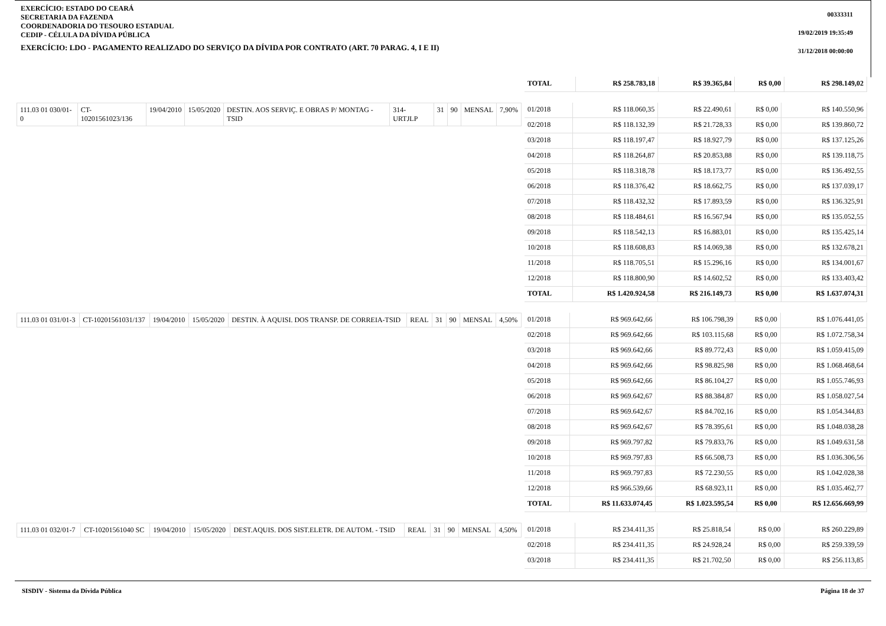EXERCÍCIO: ESTADO DO CEARÁ
SECRETARIA DA FAZENDA
COORDENADORIA DO TESOURO ESTADUAL
CEDIP - CÉLULA DA DÍVIDA PÚBLICA
EXERCÍCIO: LDO - PAGAMENTO REALIZADO DO SERVIÇO DA DÍVIDA POR CONTRATO (ART. 70 PARAG. 4, I E II)
00333311
19/02/2019 19:35:49
31/12/2018 00:00:00
| TOTAL | R$ 258.783,18 | R$ 39.365,84 | R$ 0,00 | R$ 298.149,02 |
| 111.03 01 030/01-0 | CT-10201561023/136 | 19/04/2010 | 15/05/2020 | DESTIN. AOS SERVIÇ. E OBRAS P/ MONTAG - TSID | 314-URTJLP | 31 | 90 | MENSAL | 7,90% |
| 01/2018 | R$ 118.060,35 | R$ 22.490,61 | R$ 0,00 | R$ 140.550,96 |
| 02/2018 | R$ 118.132,39 | R$ 21.728,33 | R$ 0,00 | R$ 139.860,72 |
| 03/2018 | R$ 118.197,47 | R$ 18.927,79 | R$ 0,00 | R$ 137.125,26 |
| 04/2018 | R$ 118.264,87 | R$ 20.853,88 | R$ 0,00 | R$ 139.118,75 |
| 05/2018 | R$ 118.318,78 | R$ 18.173,77 | R$ 0,00 | R$ 136.492,55 |
| 06/2018 | R$ 118.376,42 | R$ 18.662,75 | R$ 0,00 | R$ 137.039,17 |
| 07/2018 | R$ 118.432,32 | R$ 17.893,59 | R$ 0,00 | R$ 136.325,91 |
| 08/2018 | R$ 118.484,61 | R$ 16.567,94 | R$ 0,00 | R$ 135.052,55 |
| 09/2018 | R$ 118.542,13 | R$ 16.883,01 | R$ 0,00 | R$ 135.425,14 |
| 10/2018 | R$ 118.608,83 | R$ 14.069,38 | R$ 0,00 | R$ 132.678,21 |
| 11/2018 | R$ 118.705,51 | R$ 15.296,16 | R$ 0,00 | R$ 134.001,67 |
| 12/2018 | R$ 118.800,90 | R$ 14.602,52 | R$ 0,00 | R$ 133.403,42 |
| TOTAL | R$ 1.420.924,58 | R$ 216.149,73 | R$ 0,00 | R$ 1.637.074,31 |
| 111.03 01 031/01-3 | CT-10201561031/137 | 19/04/2010 | 15/05/2020 | DESTIN. À AQUISI. DOS TRANSP. DE CORREIA-TSID | REAL | 31 | 90 | MENSAL | 4,50% |
| 01/2018 | R$ 969.642,66 | R$ 106.798,39 | R$ 0,00 | R$ 1.076.441,05 |
| 02/2018 | R$ 969.642,66 | R$ 103.115,68 | R$ 0,00 | R$ 1.072.758,34 |
| 03/2018 | R$ 969.642,66 | R$ 89.772,43 | R$ 0,00 | R$ 1.059.415,09 |
| 04/2018 | R$ 969.642,66 | R$ 98.825,98 | R$ 0,00 | R$ 1.068.468,64 |
| 05/2018 | R$ 969.642,66 | R$ 86.104,27 | R$ 0,00 | R$ 1.055.746,93 |
| 06/2018 | R$ 969.642,67 | R$ 88.384,87 | R$ 0,00 | R$ 1.058.027,54 |
| 07/2018 | R$ 969.642,67 | R$ 84.702,16 | R$ 0,00 | R$ 1.054.344,83 |
| 08/2018 | R$ 969.642,67 | R$ 78.395,61 | R$ 0,00 | R$ 1.048.038,28 |
| 09/2018 | R$ 969.797,82 | R$ 79.833,76 | R$ 0,00 | R$ 1.049.631,58 |
| 10/2018 | R$ 969.797,83 | R$ 66.508,73 | R$ 0,00 | R$ 1.036.306,56 |
| 11/2018 | R$ 969.797,83 | R$ 72.230,55 | R$ 0,00 | R$ 1.042.028,38 |
| 12/2018 | R$ 966.539,66 | R$ 68.923,11 | R$ 0,00 | R$ 1.035.462,77 |
| TOTAL | R$ 11.633.074,45 | R$ 1.023.595,54 | R$ 0,00 | R$ 12.656.669,99 |
| 111.03 01 032/01-7 | CT-10201561040 SC | 19/04/2010 | 15/05/2020 | DEST.AQUIS. DOS SIST.ELETR. DE AUTOM. - TSID | REAL | 31 | 90 | MENSAL | 4,50% |
| 01/2018 | R$ 234.411,35 | R$ 25.818,54 | R$ 0,00 | R$ 260.229,89 |
| 02/2018 | R$ 234.411,35 | R$ 24.928,24 | R$ 0,00 | R$ 259.339,59 |
| 03/2018 | R$ 234.411,35 | R$ 21.702,50 | R$ 0,00 | R$ 256.113,85 |
SISDIV - Sistema da Dívida Pública Página 18 de 37